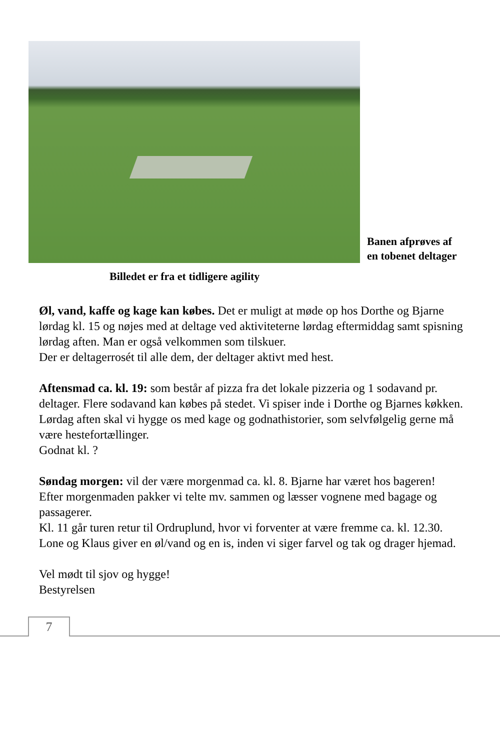Banen afprøves af
en tobenet deltager
Billedet er fra et tidligere agility
Øl, vand, kaffe og kage kan købes. Det er muligt at møde op hos Dorthe og Bjarne lørdag kl. 15 og nøjes med at deltage ved aktiviteterne lørdag eftermiddag samt spisning lørdag aften. Man er også velkommen som tilskuer.
Der er deltagerrosét til alle dem, der deltager aktivt med hest.
Aftensmad ca. kl. 19: som består af pizza fra det lokale pizzeria og 1 sodavand pr. deltager. Flere sodavand kan købes på stedet. Vi spiser inde i Dorthe og Bjarnes køkken.
Lørdag aften skal vi hygge os med kage og godnathistorier, som selvfølgelig gerne må være hestefortællinger.
Godnat kl. ?
Søndag morgen: vil der være morgenmad ca. kl. 8. Bjarne har været hos bageren!
Efter morgenmaden pakker vi telte mv. sammen og læsser vognene med bagage og passagerer.
Kl. 11 går turen retur til Ordruplund, hvor vi forventer at være fremme ca. kl. 12.30.
Lone og Klaus giver en øl/vand og en is, inden vi siger farvel og tak og drager hjemad.
Vel mødt til sjov og hygge!
Bestyrelsen
7